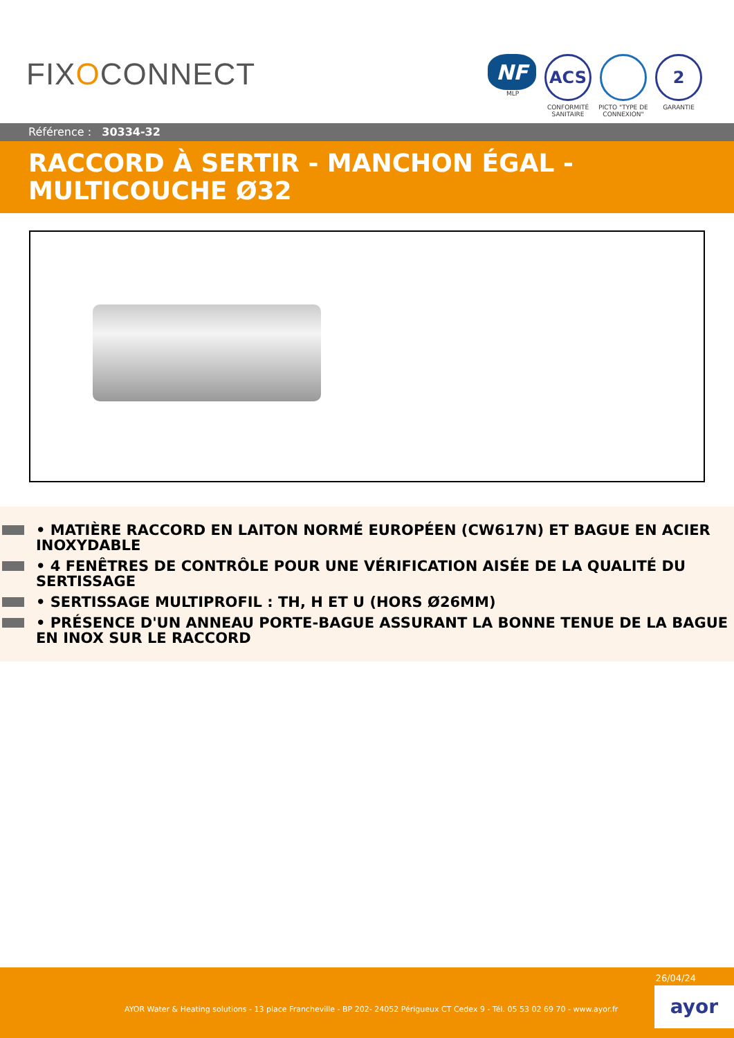FIXOCONNECT
NF
MLP
ACS
CONFORMITÉ SANITAIRE
PICTO "TYPE DE CONNEXION"
2
GARANTIE
Référence : 30334-32
RACCORD À SERTIR - MANCHON ÉGAL - MULTICOUCHE Ø32
• MATIÈRE RACCORD EN LAITON NORMÉ EUROPÉEN (CW617N) ET BAGUE EN ACIER INOXYDABLE
• 4 FENÊTRES DE CONTRÔLE POUR UNE VÉRIFICATION AISÉE DE LA QUALITÉ DU SERTISSAGE
• SERTISSAGE MULTIPROFIL : TH, H ET U (HORS Ø26MM)
• PRÉSENCE D'UN ANNEAU PORTE-BAGUE ASSURANT LA BONNE TENUE DE LA BAGUE EN INOX SUR LE RACCORD
26/04/24
AYOR Water & Heating solutions - 13 place Francheville - BP 202- 24052 Périgueux CT Cedex 9 - Tél. 05 53 02 69 70 - www.ayor.fr
ayor